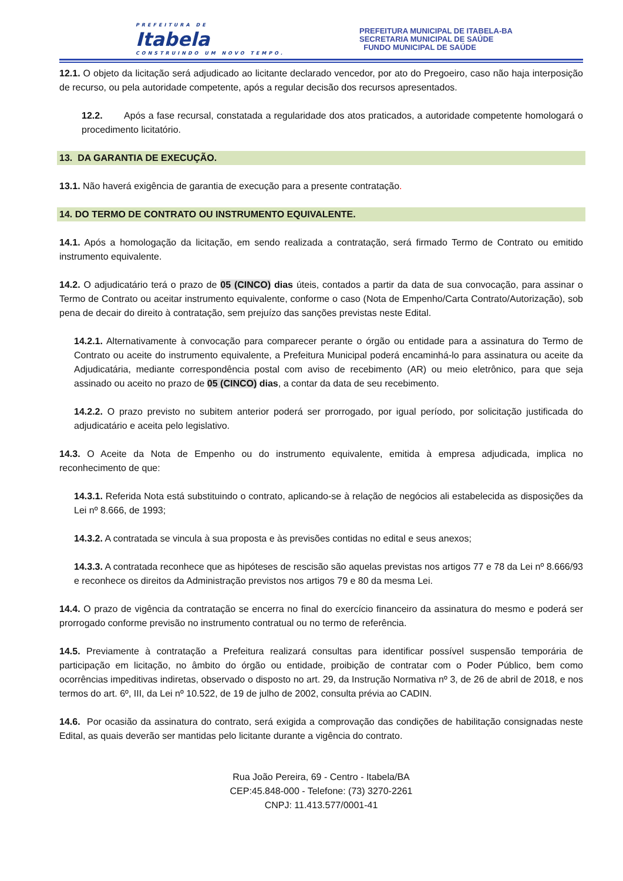PREFEITURA DE
Itabela
CONSTRUINDO UM NOVO TEMPO.
PREFEITURA MUNICIPAL DE ITABELA-BA
SECRETARIA MUNICIPAL DE SAÚDE
FUNDO MUNICIPAL DE SAÚDE
12.1. O objeto da licitação será adjudicado ao licitante declarado vencedor, por ato do Pregoeiro, caso não haja interposição de recurso, ou pela autoridade competente, após a regular decisão dos recursos apresentados.
12.2. Após a fase recursal, constatada a regularidade dos atos praticados, a autoridade competente homologará o procedimento licitatório.
13. DA GARANTIA DE EXECUÇÃO.
13.1. Não haverá exigência de garantia de execução para a presente contratação.
14. DO TERMO DE CONTRATO OU INSTRUMENTO EQUIVALENTE.
14.1. Após a homologação da licitação, em sendo realizada a contratação, será firmado Termo de Contrato ou emitido instrumento equivalente.
14.2. O adjudicatário terá o prazo de 05 (CINCO) dias úteis, contados a partir da data de sua convocação, para assinar o Termo de Contrato ou aceitar instrumento equivalente, conforme o caso (Nota de Empenho/Carta Contrato/Autorização), sob pena de decair do direito à contratação, sem prejuízo das sanções previstas neste Edital.
14.2.1. Alternativamente à convocação para comparecer perante o órgão ou entidade para a assinatura do Termo de Contrato ou aceite do instrumento equivalente, a Prefeitura Municipal poderá encaminhá-lo para assinatura ou aceite da Adjudicatária, mediante correspondência postal com aviso de recebimento (AR) ou meio eletrônico, para que seja assinado ou aceito no prazo de 05 (CINCO) dias, a contar da data de seu recebimento.
14.2.2. O prazo previsto no subitem anterior poderá ser prorrogado, por igual período, por solicitação justificada do adjudicatário e aceita pelo legislativo.
14.3. O Aceite da Nota de Empenho ou do instrumento equivalente, emitida à empresa adjudicada, implica no reconhecimento de que:
14.3.1. Referida Nota está substituindo o contrato, aplicando-se à relação de negócios ali estabelecida as disposições da Lei nº 8.666, de 1993;
14.3.2. A contratada se vincula à sua proposta e às previsões contidas no edital e seus anexos;
14.3.3. A contratada reconhece que as hipóteses de rescisão são aquelas previstas nos artigos 77 e 78 da Lei nº 8.666/93 e reconhece os direitos da Administração previstos nos artigos 79 e 80 da mesma Lei.
14.4. O prazo de vigência da contratação se encerra no final do exercício financeiro da assinatura do mesmo e poderá ser prorrogado conforme previsão no instrumento contratual ou no termo de referência.
14.5. Previamente à contratação a Prefeitura realizará consultas para identificar possível suspensão temporária de participação em licitação, no âmbito do órgão ou entidade, proibição de contratar com o Poder Público, bem como ocorrências impeditivas indiretas, observado o disposto no art. 29, da Instrução Normativa nº 3, de 26 de abril de 2018, e nos termos do art. 6º, III, da Lei nº 10.522, de 19 de julho de 2002, consulta prévia ao CADIN.
14.6. Por ocasião da assinatura do contrato, será exigida a comprovação das condições de habilitação consignadas neste Edital, as quais deverão ser mantidas pelo licitante durante a vigência do contrato.
Rua João Pereira, 69 - Centro - Itabela/BA
CEP:45.848-000 - Telefone: (73) 3270-2261
CNPJ: 11.413.577/0001-41